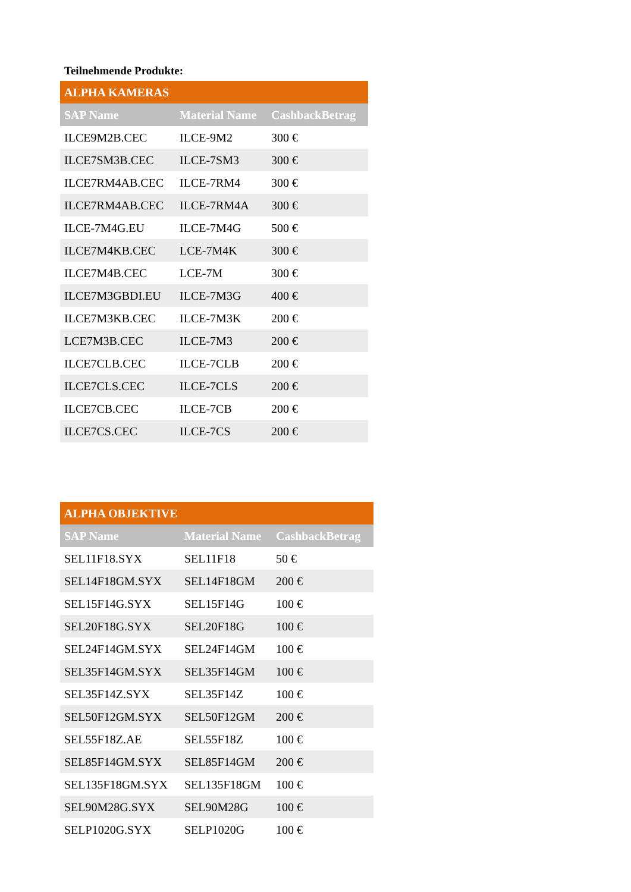Teilnehmende Produkte:
| ALPHA KAMERAS | | |
| --- | --- | --- |
| SAP Name | Material Name | CashbackBetrag |
| ILCE9M2B.CEC | ILCE-9M2 | 300 € |
| ILCE7SM3B.CEC | ILCE-7SM3 | 300 € |
| ILCE7RM4AB.CEC | ILCE-7RM4 | 300 € |
| ILCE7RM4AB.CEC | ILCE-7RM4A | 300 € |
| ILCE-7M4G.EU | ILCE-7M4G | 500 € |
| ILCE7M4KB.CEC | LCE-7M4K | 300 € |
| ILCE7M4B.CEC | LCE-7M | 300 € |
| ILCE7M3GBDI.EU | ILCE-7M3G | 400 € |
| ILCE7M3KB.CEC | ILCE-7M3K | 200 € |
| LCE7M3B.CEC | ILCE-7M3 | 200 € |
| ILCE7CLB.CEC | ILCE-7CLB | 200 € |
| ILCE7CLS.CEC | ILCE-7CLS | 200 € |
| ILCE7CB.CEC | ILCE-7CB | 200 € |
| ILCE7CS.CEC | ILCE-7CS | 200 € |
| ALPHA OBJEKTIVE | | |
| --- | --- | --- |
| SAP Name | Material Name | CashbackBetrag |
| SEL11F18.SYX | SEL11F18 | 50 € |
| SEL14F18GM.SYX | SEL14F18GM | 200 € |
| SEL15F14G.SYX | SEL15F14G | 100 € |
| SEL20F18G.SYX | SEL20F18G | 100 € |
| SEL24F14GM.SYX | SEL24F14GM | 100 € |
| SEL35F14GM.SYX | SEL35F14GM | 100 € |
| SEL35F14Z.SYX | SEL35F14Z | 100 € |
| SEL50F12GM.SYX | SEL50F12GM | 200 € |
| SEL55F18Z.AE | SEL55F18Z | 100 € |
| SEL85F14GM.SYX | SEL85F14GM | 200 € |
| SEL135F18GM.SYX | SEL135F18GM | 100 € |
| SEL90M28G.SYX | SEL90M28G | 100 € |
| SELP1020G.SYX | SELP1020G | 100 € |